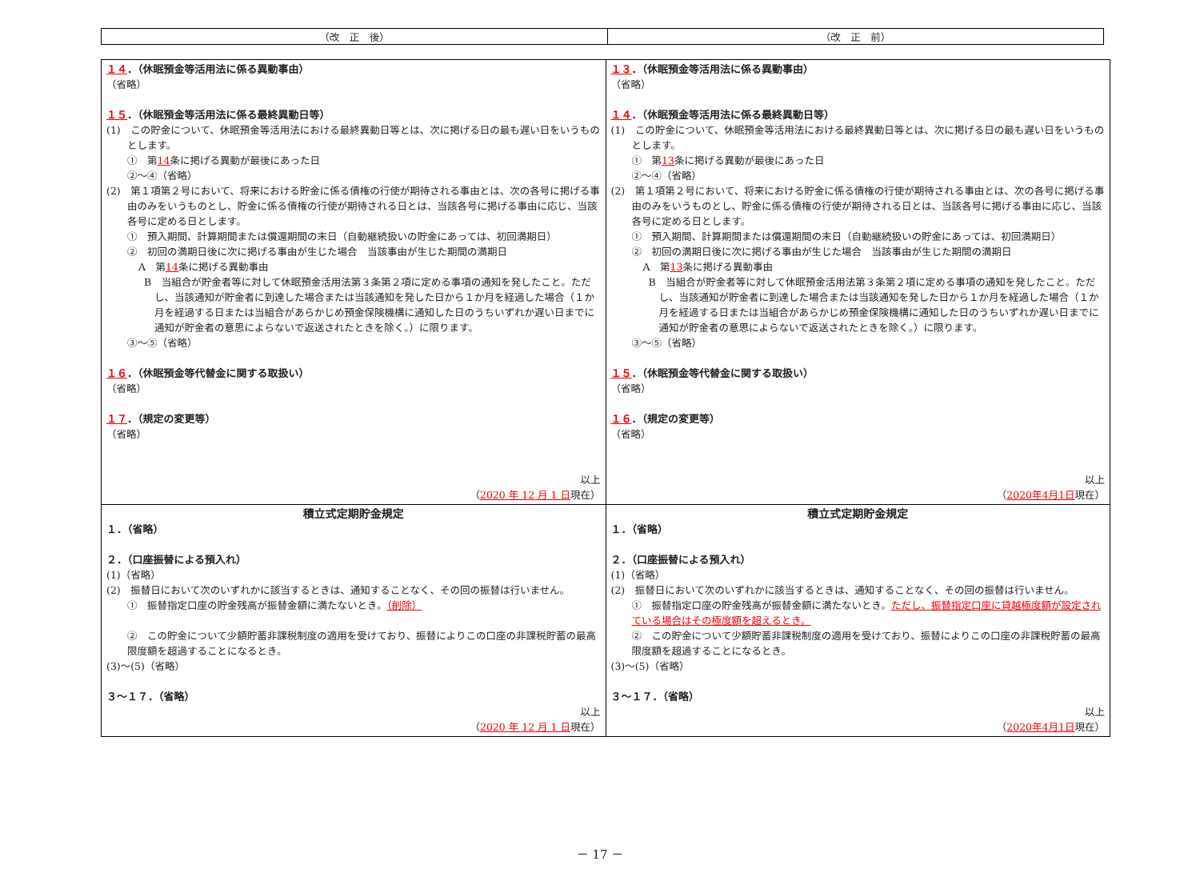| （改 正 後） | （改 正 前） |
| １４ ．（休眠預金等活用法に係る異動事由） （省略） １５ ．（休眠預金等活用法に係る最終異動日等） (1) この貯金について、休眠預金等活用法における最終異動日等とは、次に掲げる日の最も遅い日をいうものとします。 ① 第 14 条に掲げる異動が最後にあった日 ②～④（省略） (2) 第１項第２号において、将来における貯金に係る債権の行使が期待される事由とは、次の各号に掲げる事由のみをいうものとし、貯金に係る債権の行使が期待される日とは、当該各号に掲げる事由に応じ、当該各号に定める日とします。 ① 預入期間、計算期間または償還期間の末日（自動継続扱いの貯金にあっては、初回満期日） ② 初回の満期日後に次に掲げる事由が生じた場合 当該事由が生じた期間の満期日 A 第 14 条に掲げる異動事由 B 当組合が貯金者等に対して休眠預金活用法第３条第２項に定める事項の通知を発したこと。ただし、当該通知が貯金者に到達した場合または当該通知を発した日から１か月を経過した場合（１か月を経過する日または当組合があらかじめ預金保険機構に通知した日のうちいずれか遅い日までに通知が貯金者の意思によらないで返送されたときを除く。）に限ります。 ③～⑤（省略） １６ ．（休眠預金等代替金に関する取扱い） （省略） １７ ．（規定の変更等） （省略） 以上 （ 2020 年 12 月 1 日 現在） | １３ ．（休眠預金等活用法に係る異動事由） （省略） １４ ．（休眠預金等活用法に係る最終異動日等） (1) この貯金について、休眠預金等活用法における最終異動日等とは、次に掲げる日の最も遅い日をいうものとします。 ① 第 13 条に掲げる異動が最後にあった日 ②～④（省略） (2) 第１項第２号において、将来における貯金に係る債権の行使が期待される事由とは、次の各号に掲げる事由のみをいうものとし、貯金に係る債権の行使が期待される日とは、当該各号に掲げる事由に応じ、当該各号に定める日とします。 ① 預入期間、計算期間または償還期間の末日（自動継続扱いの貯金にあっては、初回満期日） ② 初回の満期日後に次に掲げる事由が生じた場合 当該事由が生じた期間の満期日 A 第 13 条に掲げる異動事由 B 当組合が貯金者等に対して休眠預金活用法第３条第２項に定める事項の通知を発したこと。ただし、当該通知が貯金者に到達した場合または当該通知を発した日から１か月を経過した場合（１か月を経過する日または当組合があらかじめ預金保険機構に通知した日のうちいずれか遅い日までに通知が貯金者の意思によらないで返送されたときを除く。）に限ります。 ③～⑤（省略） １５ ．（休眠預金等代替金に関する取扱い） （省略） １６ ．（規定の変更等） （省略） 以上 （ 2020年4月1日 現在） |
| 積立式定期貯金規定 １．（省略） ２．（口座振替による預入れ） (1)（省略） (2) 振替日において次のいずれかに該当するときは、通知することなく、その回の振替は行いません。 ① 振替指定口座の貯金残高が振替金額に満たないとき。 （削除） ② この貯金について少額貯蓄非課税制度の適用を受けており、振替によりこの口座の非課税貯蓄の最高限度額を超過することになるとき。 (3)～(5)（省略） ３～１７．（省略） 以上 （ 2020 年 12 月 1 日 現在） | 積立式定期貯金規定 １．（省略） ２．（口座振替による預入れ） (1)（省略） (2) 振替日において次のいずれかに該当するときは、通知することなく、その回の振替は行いません。 ① 振替指定口座の貯金残高が振替金額に満たないとき。 ただし、振替指定口座に貸越極度額が設定されている場合はその極度額を超えるとき。 ② この貯金について少額貯蓄非課税制度の適用を受けており、振替によりこの口座の非課税貯蓄の最高限度額を超過することになるとき。 (3)～(5)（省略） ３～１７．（省略） 以上 （ 2020年4月1日 現在） |
－ 17 －